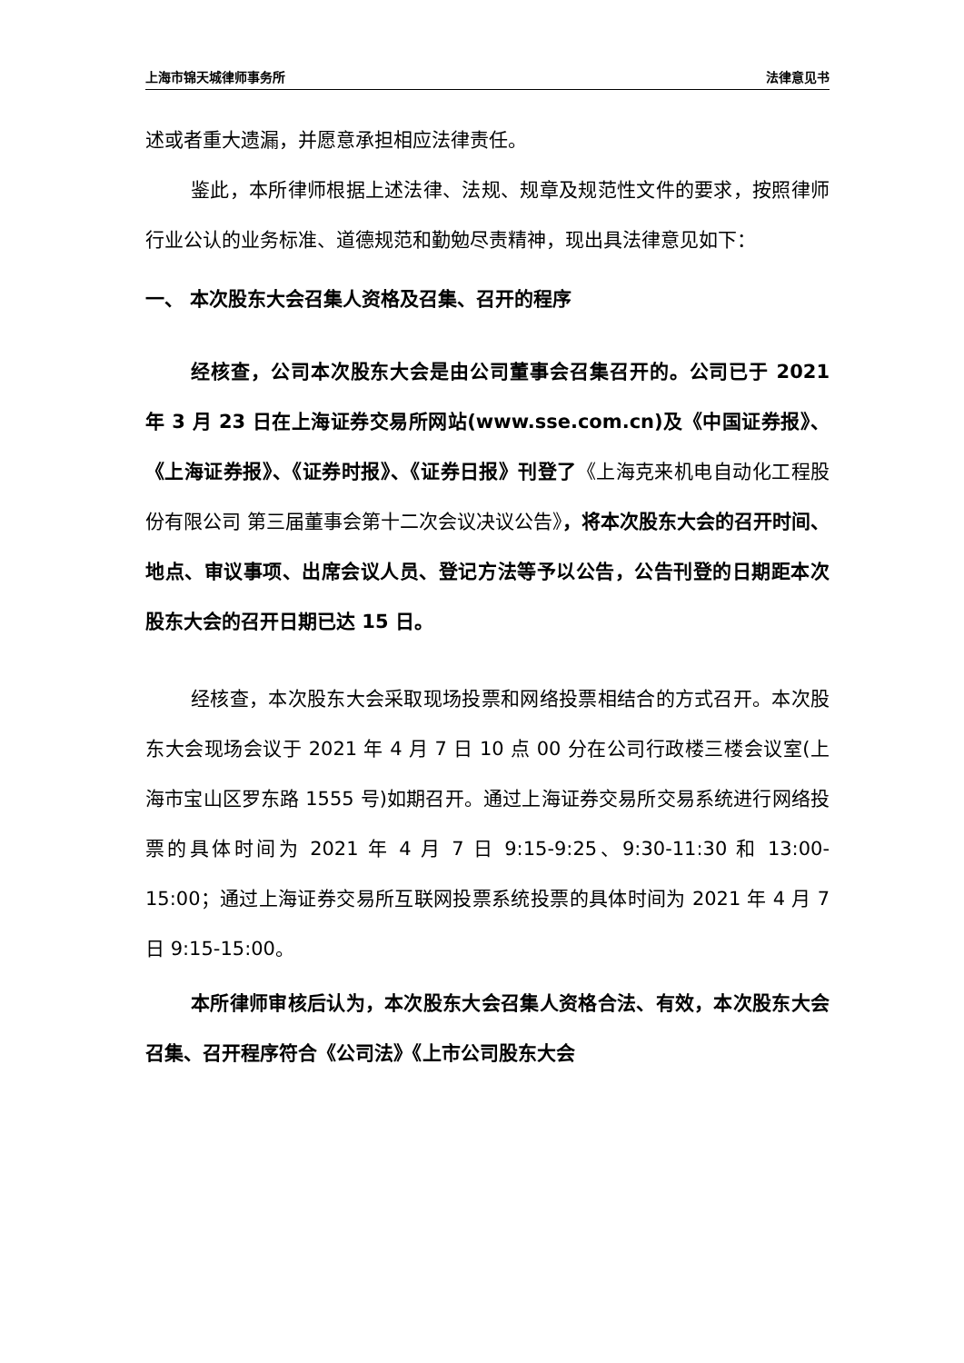上海市锦天城律师事务所 法律意见书
述或者重大遗漏，并愿意承担相应法律责任。
鉴此，本所律师根据上述法律、法规、规章及规范性文件的要求，按照律师行业公认的业务标准、道德规范和勤勉尽责精神，现出具法律意见如下：
一、 本次股东大会召集人资格及召集、召开的程序
经核查，公司本次股东大会是由公司董事会召集召开的。公司已于 2021 年 3 月 23 日在上海证券交易所网站(www.sse.com.cn)及《中国证券报》、《上海证券报》、《证券时报》、《证券日报》刊登了《上海克来机电自动化工程股份有限公司 第三届董事会第十二次会议决议公告》，将本次股东大会的召开时间、地点、审议事项、出席会议人员、登记方法等予以公告，公告刊登的日期距本次股东大会的召开日期已达 15 日。
经核查，本次股东大会采取现场投票和网络投票相结合的方式召开。本次股东大会现场会议于 2021 年 4 月 7 日 10 点 00 分在公司行政楼三楼会议室(上海市宝山区罗东路 1555 号)如期召开。通过上海证券交易所交易系统进行网络投票的具体时间为 2021 年 4 月 7 日 9:15-9:25、9:30-11:30 和 13:00-15:00；通过上海证券交易所互联网投票系统投票的具体时间为 2021 年 4 月 7 日 9:15-15:00。
本所律师审核后认为，本次股东大会召集人资格合法、有效，本次股东大会召集、召开程序符合《公司法》《上市公司股东大会